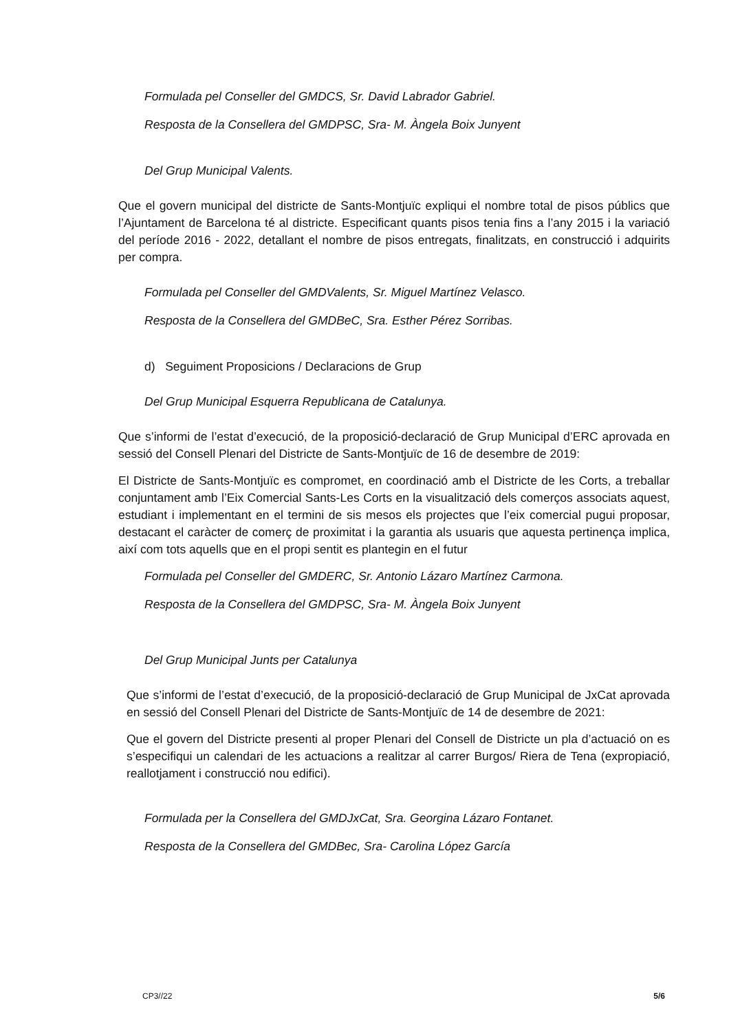Formulada pel Conseller del GMDCS, Sr. David Labrador Gabriel.
Resposta de la Consellera del GMDPSC, Sra- M. Àngela Boix Junyent
Del Grup Municipal Valents.
Que el govern municipal del districte de Sants-Montjuïc expliqui el nombre total de pisos públics que l’Ajuntament de Barcelona té al districte. Especificant quants pisos tenia fins a l’any 2015 i la variació del període 2016 - 2022, detallant el nombre de pisos entregats, finalitzats, en construcció i adquirits per compra.
Formulada pel Conseller del GMDValents, Sr. Miguel Martínez Velasco.
Resposta de la Consellera del GMDBeC, Sra. Esther Pérez Sorribas.
d) Seguiment Proposicions / Declaracions de Grup
Del Grup Municipal Esquerra Republicana de Catalunya.
Que s’informi de l’estat d’execució, de la proposició-declaració de Grup Municipal d’ERC aprovada en sessió del Consell Plenari del Districte de Sants-Montjuïc de 16 de desembre de 2019:
El Districte de Sants-Montjuïc es compromet, en coordinació amb el Districte de les Corts, a treballar conjuntament amb l’Eix Comercial Sants-Les Corts en la visualització dels comerços associats aquest, estudiant i implementant en el termini de sis mesos els projectes que l’eix comercial pugui proposar, destacant el caràcter de comerç de proximitat i la garantia als usuaris que aquesta pertinença implica, així com tots aquells que en el propi sentit es plantegin en el futur
Formulada pel Conseller del GMDERC, Sr. Antonio Lázaro Martínez Carmona.
Resposta de la Consellera del GMDPSC, Sra- M. Àngela Boix Junyent
Del Grup Municipal Junts per Catalunya
Que s’informi de l’estat d’execució, de la proposició-declaració de Grup Municipal de JxCat aprovada en sessió del Consell Plenari del Districte de Sants-Montjuïc de 14 de desembre de 2021:
Que el govern del Districte presenti al proper Plenari del Consell de Districte un pla d’actuació on es s’especifiqui un calendari de les actuacions a realitzar al carrer Burgos/ Riera de Tena (expropiació, reallotjament i construcció nou edifici).
Formulada per la Consellera del GMDJxCat, Sra. Georgina Lázaro Fontanet.
Resposta de la Consellera del GMDBec, Sra- Carolina López García
CP3//22 5/6